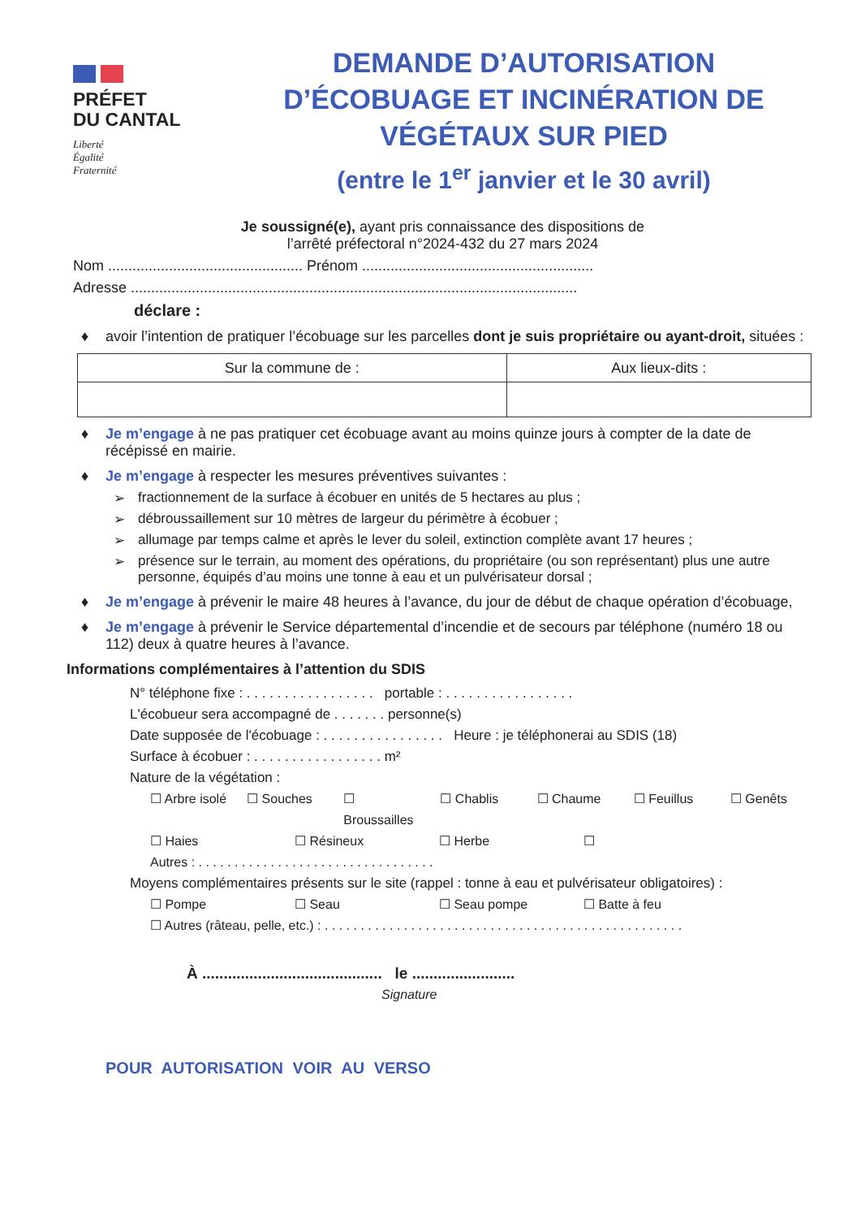PRÉFET
DU CANTAL
Liberté
Égalité
Fraternité
DEMANDE D’AUTORISATION
D’ÉCOBUAGE ET INCINÉRATION DE
VÉGÉTAUX SUR PIED
(entre le 1<sup>er</sup> janvier et le 30 avril)
Je soussigné(e), ayant pris connaissance des dispositions de
l’arrêté préfectoral n°2024-432 du 27 mars 2024
Nom ................................................ Prénom .........................................................
Adresse ..............................................................................................................
déclare :
♦ avoir l’intention de pratiquer l’écobuage sur les parcelles dont je suis propriétaire ou ayant-droit, situées :
| Sur la commune de : | Aux lieux-dits : |
| --- | --- |
♦ Je m’engage à ne pas pratiquer cet écobuage avant au moins quinze jours à compter de la date de récépissé en mairie.
♦ Je m’engage à respecter les mesures préventives suivantes :
➢ fractionnement de la surface à écobuer en unités de 5 hectares au plus ;
➢ débroussaillement sur 10 mètres de largeur du périmètre à écobuer ;
➢ allumage par temps calme et après le lever du soleil, extinction complète avant 17 heures ;
➢ présence sur le terrain, au moment des opérations, du propriétaire (ou son représentant) plus une autre personne, équipés d’au moins une tonne à eau et un pulvérisateur dorsal ;
♦ Je m’engage à prévenir le maire 48 heures à l’avance, du jour de début de chaque opération d’écobuage,
♦ Je m’engage à prévenir le Service départemental d’incendie et de secours par téléphone (numéro 18 ou 112) deux à quatre heures à l’avance.
Informations complémentaires à l’attention du SDIS
N° téléphone fixe : . . . . . . . . . . . . . . . . . portable : . . . . . . . . . . . . . . . . .
L'écobueur sera accompagné de . . . . . . . personne(s)
Date supposée de l'écobuage : . . . . . . . . . . . . . . . . Heure : je téléphonerai au SDIS (18)
Surface à écobuer : . . . . . . . . . . . . . . . . . m²
Nature de la végétation :
☐ Arbre isolé ☐ Souches ☐ Broussailles ☐ Chablis ☐ Chaume ☐ Feuillus ☐ Genêts
☐ Haies ☐ Résineux ☐ Herbe ☐
Autres : . . . . . . . . . . . . . . . . . . . . . . . . . . . . . . . . .
Moyens complémentaires présents sur le site (rappel : tonne à eau et pulvérisateur obligatoires) :
☐ Pompe ☐ Seau ☐ Seau pompe ☐ Batte à feu
☐ Autres (râteau, pelle, etc.) : . . . . . . . . . . . . . . . . . . . . . . . . . . . . . . . . . . . . . . . . . . . . . . . . . .
À .......................................... le ........................
Signature
POUR AUTORISATION VOIR AU VERSO